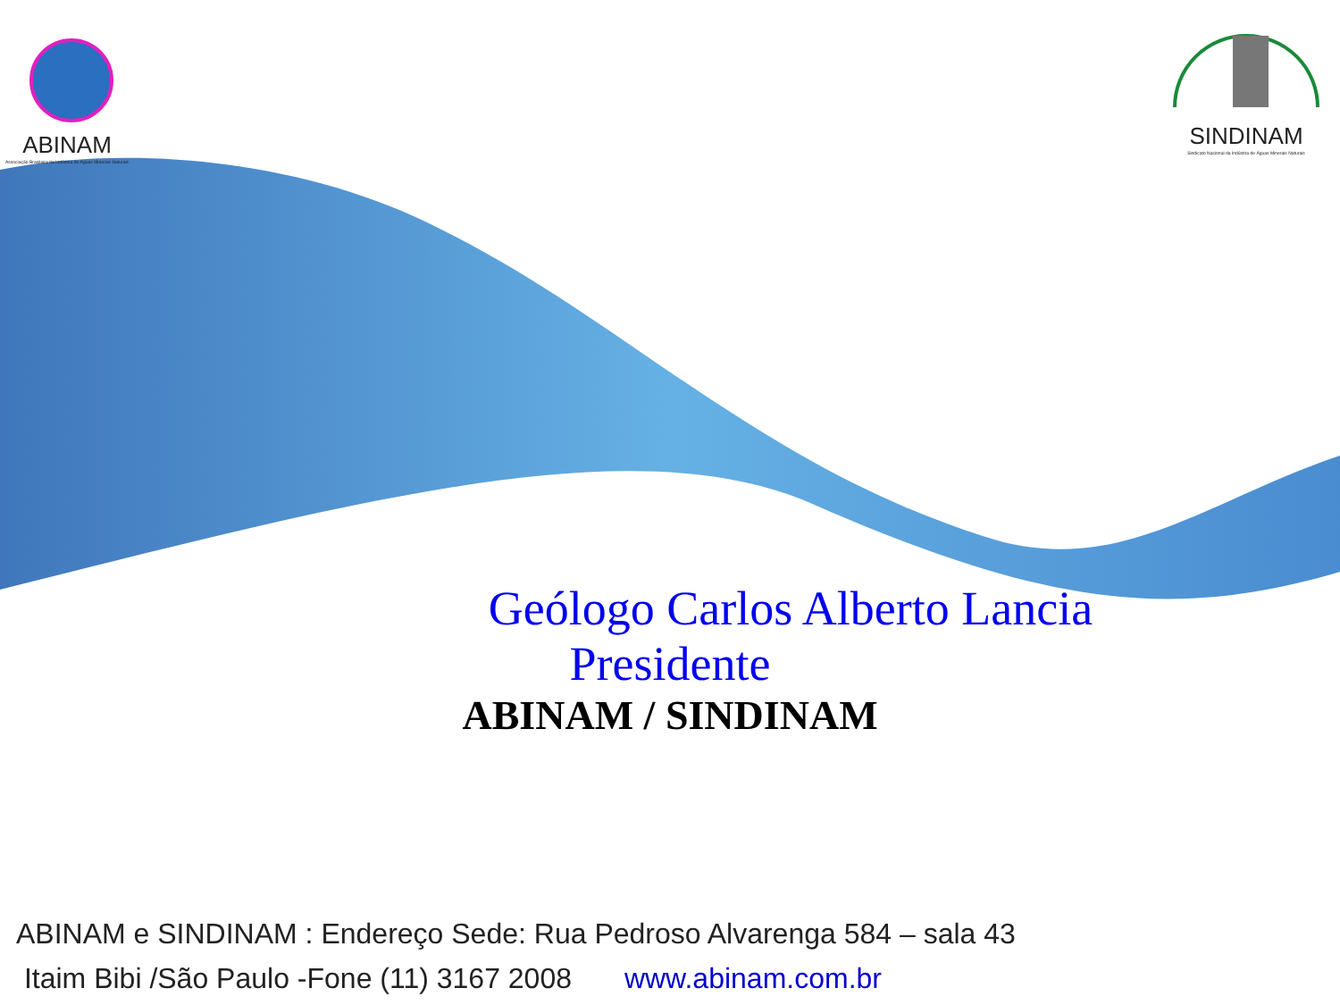ABINAM
Associação Brasileira da Indústria de Águas Minerais Naturais
SINDINAM
Sindicato Nacional da Indústria de Águas Minerais Naturais
Geólogo Carlos Alberto Lancia
Presidente
ABINAM / SINDINAM
ABINAM e SINDINAM : Endereço Sede: Rua Pedroso Alvarenga 584 – sala 43
Itaim Bibi /São Paulo -Fone (11) 3167 2008 www.abinam.com.br